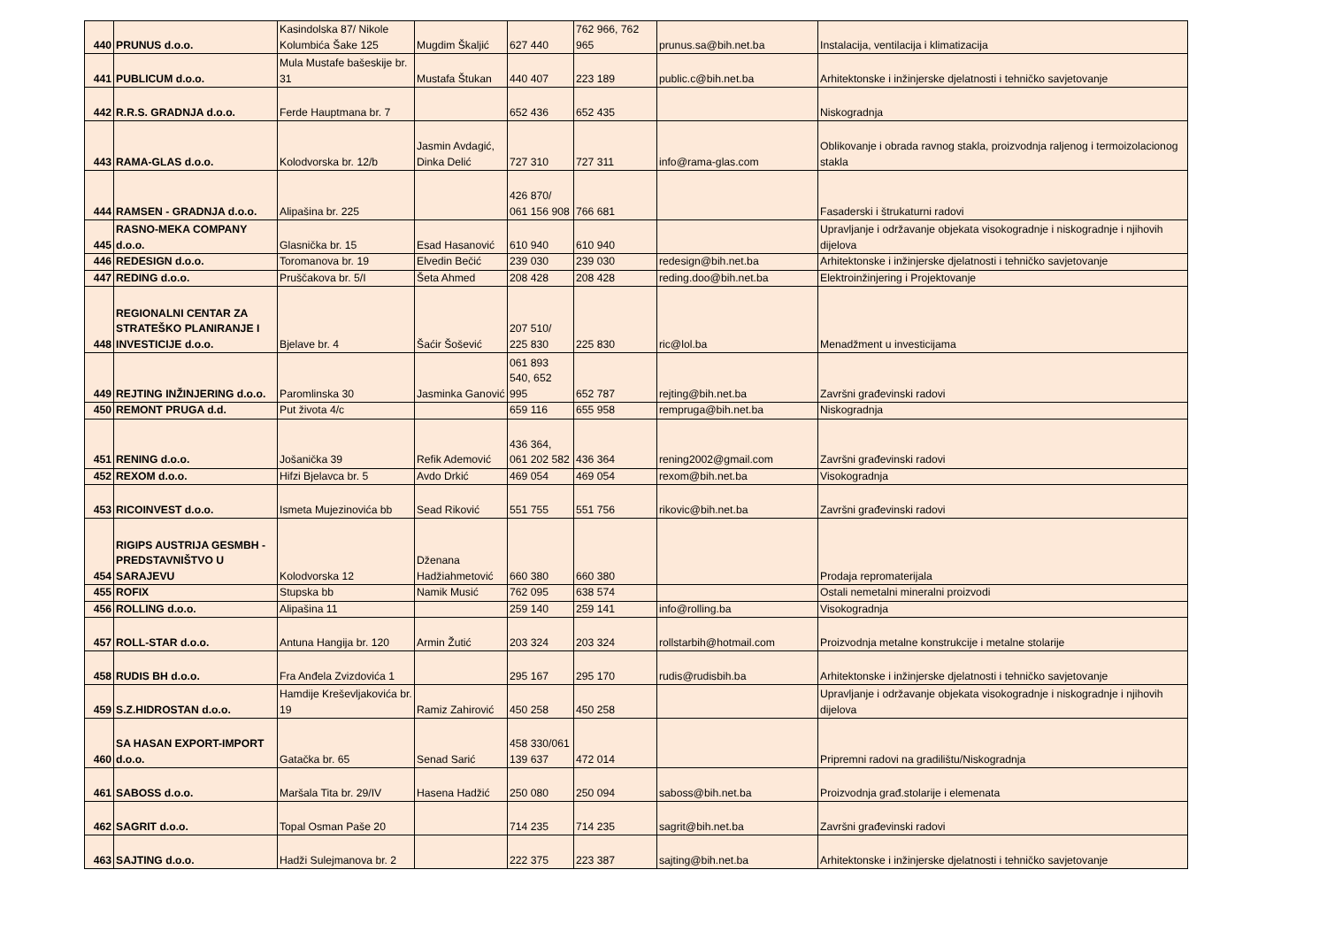| 440 | PRUNUS d.o.o. | Kasindolska 87/ Nikole Kolumbića Šake 125 | Mugdim Škaljić | 627 440 | 762 966, 762 965 | prunus.sa@bih.net.ba | Instalacija, ventilacija i klimatizacija |
| 441 | PUBLICUM d.o.o. | Mula Mustafe bašeskije br. 31 | Mustafa Štukan | 440 407 | 223 189 | public.c@bih.net.ba | Arhitektonske i inžinjerske djelatnosti i tehničko savjetovanje |
| 442 | R.R.S. GRADNJA d.o.o. | Ferde Hauptmana br. 7 | | 652 436 | 652 435 | | Niskogradnja |
| 443 | RAMA-GLAS d.o.o. | Kolodvorska br. 12/b | Jasmin Avdagić, Dinka Delić | 727 310 | 727 311 | info@rama-glas.com | Oblikovanje i obrada ravnog stakla, proizvodnja raljenog i termoizolacionog stakla |
| 444 | RAMSEN - GRADNJA d.o.o. | Alipašina br. 225 | | 426 870/ 061 156 908 | 766 681 | | Fasaderski i štrukaturni radovi |
| 445 | RASNO-MEKA COMPANY d.o.o. | Glasnička br. 15 | Esad Hasanović | 610 940 | 610 940 | | Upravljanje i održavanje objekata visokogradnje i niskogradnje i njihovih dijelova |
| 446 | REDESIGN d.o.o. | Toromanova br. 19 | Elvedin Bečić | 239 030 | 239 030 | redesign@bih.net.ba | Arhitektonske i inžinjerske djelatnosti i tehničko savjetovanje |
| 447 | REDING d.o.o. | Pruščakova br. 5/I | Šeta Ahmed | 208 428 | 208 428 | reding.doo@bih.net.ba | Elektroinžinjering i Projektovanje |
| 448 | REGIONALNI CENTAR ZA STRATEŠKO PLANIRANJE I INVESTICIJE d.o.o. | Bjelave br. 4 | Šaćir Šošević | 207 510/ 225 830 | 225 830 | ric@lol.ba | Menadžment u investicijama |
| 449 | REJTING INŽINJERING d.o.o. | Paromlinska 30 | Jasminka Ganović | 061 893 540, 652 995 | 652 787 | rejting@bih.net.ba | Završni građevinski radovi |
| 450 | REMONT PRUGA d.d. | Put života 4/c | | 659 116 | 655 958 | rempruga@bih.net.ba | Niskogradnja |
| 451 | RENING d.o.o. | Jošanička 39 | Refik Ademović | 436 364, 061 202 582 | 436 364 | rening2002@gmail.com | Završni građevinski radovi |
| 452 | REXOM d.o.o. | Hifzi Bjelavca br. 5 | Avdo Drkić | 469 054 | 469 054 | rexom@bih.net.ba | Visokogradnja |
| 453 | RICOINVEST d.o.o. | Ismeta Mujezinovića bb | Sead Riković | 551 755 | 551 756 | rikovic@bih.net.ba | Završni građevinski radovi |
| 454 | RIGIPS AUSTRIJA GESMBH - PREDSTAVNIŠTVO U SARAJEVU | Kolodvorska 12 | Dženana Hadžiahmetović | 660 380 | 660 380 | | Prodaja repromaterijala |
| 455 | ROFIX | Stupska bb | Namik Musić | 762 095 | 638 574 | | Ostali nemetalni mineralni proizvodi |
| 456 | ROLLING d.o.o. | Alipašina 11 | | 259 140 | 259 141 | info@rolling.ba | Visokogradnja |
| 457 | ROLL-STAR d.o.o. | Antuna Hangija br. 120 | Armin Žutić | 203 324 | 203 324 | rollstarbih@hotmail.com | Proizvodnja metalne konstrukcije i metalne stolarije |
| 458 | RUDIS BH d.o.o. | Fra Anđela Zvizdovića 1 | | 295 167 | 295 170 | rudis@rudisbih.ba | Arhitektonske i inžinjerske djelatnosti i tehničko savjetovanje |
| 459 | S.Z.HIDROSTAN d.o.o. | Hamdije Kreševljakovića br. 19 | Ramiz Zahirović | 450 258 | 450 258 | | Upravljanje i održavanje objekata visokogradnje i niskogradnje i njihovih dijelova |
| 460 | SA HASAN EXPORT-IMPORT d.o.o. | Gatačka br. 65 | Senad Sarić | 458 330/061 139 637 | 472 014 | | Pripremni radovi na gradilištu/Niskogradnja |
| 461 | SABOSS d.o.o. | Maršala Tita br. 29/IV | Hasena Hadžić | 250 080 | 250 094 | saboss@bih.net.ba | Proizvodnja građ.stolarije i elemenata |
| 462 | SAGRIT d.o.o. | Topal Osman Paše 20 | | 714 235 | 714 235 | sagrit@bih.net.ba | Završni građevinski radovi |
| 463 | SAJTING d.o.o. | Hadži Sulejmanova br. 2 | | 222 375 | 223 387 | sajting@bih.net.ba | Arhitektonske i inžinjerske djelatnosti i tehničko savjetovanje |